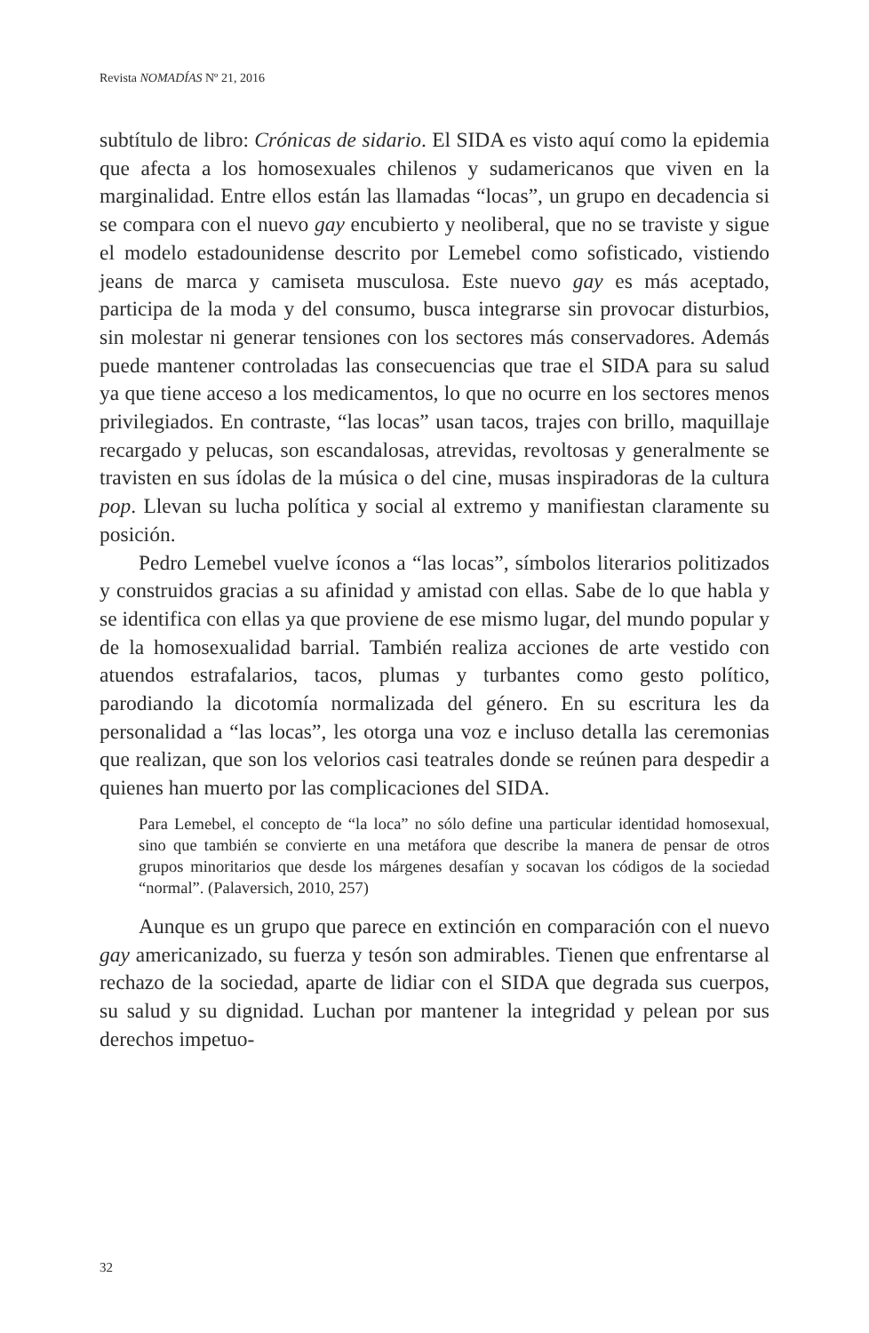Revista NOMADÍAS Nº 21, 2016
subtítulo de libro: Crónicas de sidario. El SIDA es visto aquí como la epidemia que afecta a los homosexuales chilenos y sudamericanos que viven en la marginalidad. Entre ellos están las llamadas “locas”, un grupo en decadencia si se compara con el nuevo gay encubierto y neoliberal, que no se traviste y sigue el modelo estadounidense descrito por Lemebel como sofisticado, vistiendo jeans de marca y camiseta musculosa. Este nuevo gay es más aceptado, participa de la moda y del consumo, busca integrarse sin provocar disturbios, sin molestar ni generar tensiones con los sectores más conservadores. Además puede mantener controladas las consecuencias que trae el SIDA para su salud ya que tiene acceso a los medicamentos, lo que no ocurre en los sectores menos privilegiados. En contraste, “las locas” usan tacos, trajes con brillo, maquillaje recargado y pelucas, son escandalosas, atrevidas, revoltosas y generalmente se travisten en sus ídolas de la música o del cine, musas inspiradoras de la cultura pop. Llevan su lucha política y social al extremo y manifiestan claramente su posición.
Pedro Lemebel vuelve íconos a “las locas”, símbolos literarios politizados y construidos gracias a su afinidad y amistad con ellas. Sabe de lo que habla y se identifica con ellas ya que proviene de ese mismo lugar, del mundo popular y de la homosexualidad barrial. También realiza acciones de arte vestido con atuendos estrafalarios, tacos, plumas y turbantes como gesto político, parodiando la dicotomía normalizada del género. En su escritura les da personalidad a “las locas”, les otorga una voz e incluso detalla las ceremonias que realizan, que son los velorios casi teatrales donde se reúnen para despedir a quienes han muerto por las complicaciones del SIDA.
Para Lemebel, el concepto de “la loca” no sólo define una particular identidad homosexual, sino que también se convierte en una metáfora que describe la manera de pensar de otros grupos minoritarios que desde los márgenes desafían y socavan los códigos de la sociedad “normal”. (Palaversich, 2010, 257)
Aunque es un grupo que parece en extinción en comparación con el nuevo gay americanizado, su fuerza y tesón son admirables. Tienen que enfrentarse al rechazo de la sociedad, aparte de lidiar con el SIDA que degrada sus cuerpos, su salud y su dignidad. Luchan por mantener la integridad y pelean por sus derechos impetuo-
32